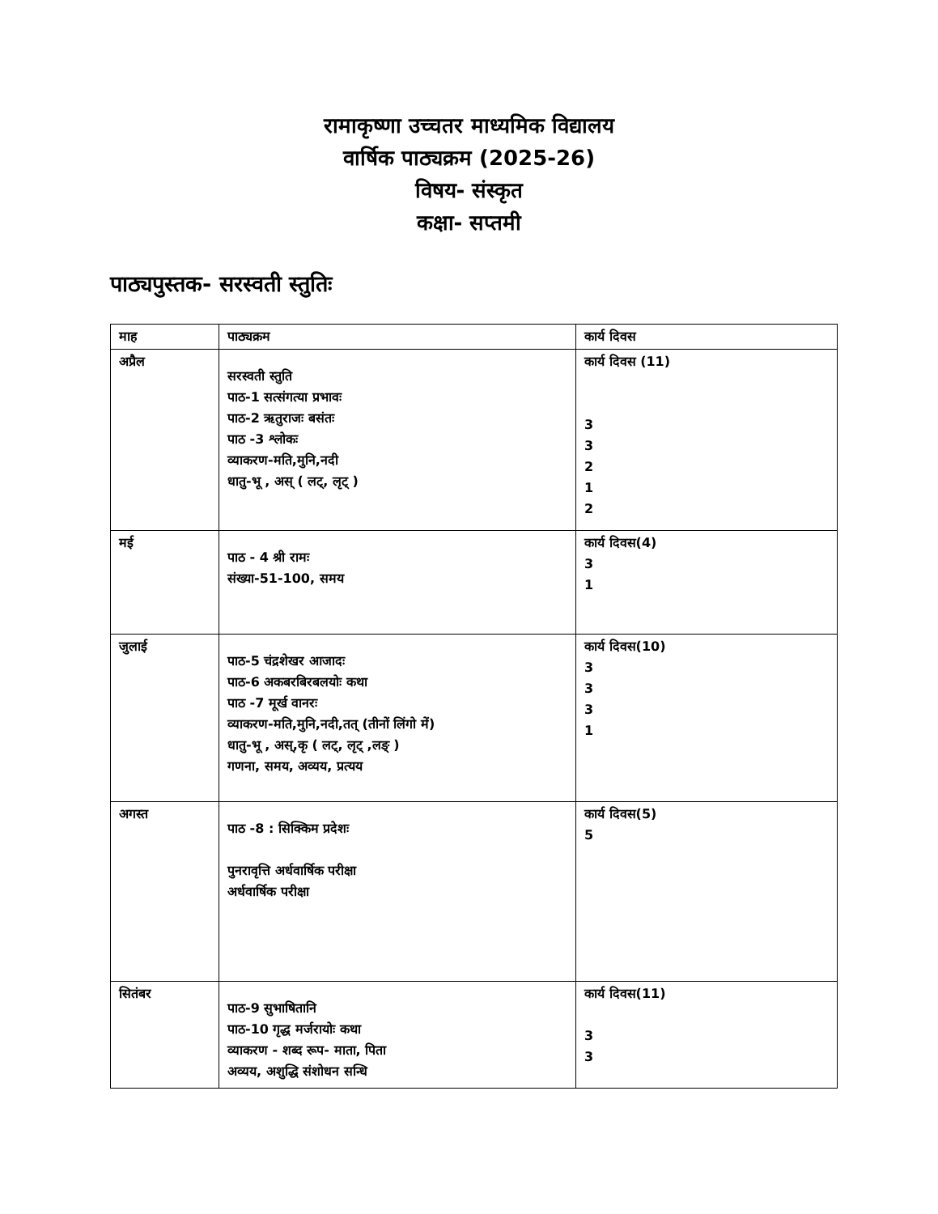रामाकृष्णा उच्चतर माध्यमिक विद्यालय
वार्षिक पाठ्यक्रम (2025-26)
विषय- संस्कृत
कक्षा- सप्तमी
पाठ्यपुस्तक- सरस्वती स्तुतिः
| माह | पाठ्यक्रम | कार्य दिवस |
| --- | --- | --- |
| अप्रैल | सरस्वती स्तुति पाठ-1 सत्संगत्या प्रभावः पाठ-2 ऋतुराजः बसंतः पाठ -3 श्लोकः व्याकरण-मति,मुनि,नदी धातु-भू , अस् ( लट्, लृट् ) | कार्य दिवस (11) 3 3 2 1 2 |
| मई | पाठ - 4 श्री रामः संख्या-51-100, समय | कार्य दिवस(4) 3 1 |
| जुलाई | पाठ-5 चंद्रशेखर आजादः पाठ-6 अकबरबिरबलयोः कथा पाठ -7 मूर्ख वानरः व्याकरण-मति,मुनि,नदी,तत् (तीनों लिंगो में) धातु-भू , अस्,कृ ( लट्, लृट् ,लङ् ) गणना, समय, अव्यय, प्रत्यय | कार्य दिवस(10) 3 3 3 1 |
| अगस्त | पाठ -8 : सिक्किम प्रदेशः पुनरावृत्ति अर्धवार्षिक परीक्षा अर्धवार्षिक परीक्षा | कार्य दिवस(5) 5 |
| सितंबर | पाठ-9 सुभाषितानि पाठ-10 गृद्ध मर्जरायोः कथा व्याकरण - शब्द रूप- माता, पिता अव्यय, अशुद्धि संशोधन सन्धि | कार्य दिवस(11) 3 3 |